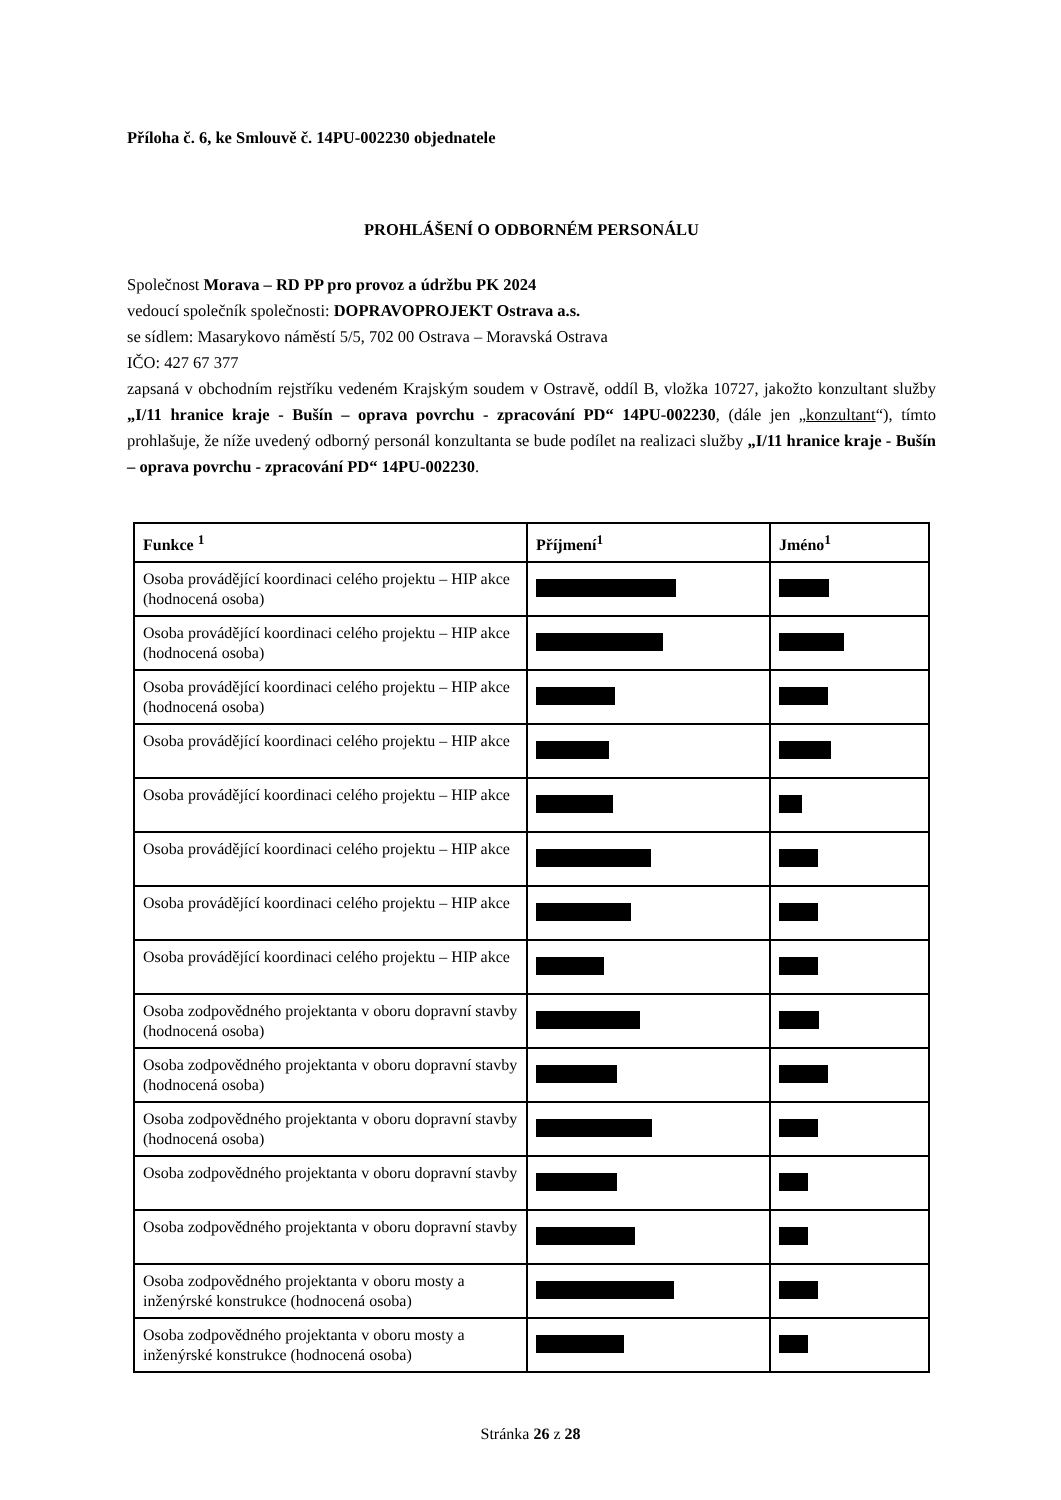Příloha č. 6, ke Smlouvě č. 14PU-002230 objednatele
PROHLÁŠENÍ O ODBORNÉM PERSONÁLU
Společnost Morava – RD PP pro provoz a údržbu PK 2024
vedoucí společník společnosti: DOPRAVOPROJEKT Ostrava a.s.
se sídlem: Masarykovo náměstí 5/5, 702 00 Ostrava – Moravská Ostrava
IČO: 427 67 377
zapsaná v obchodním rejstříku vedeném Krajským soudem v Ostravě, oddíl B, vložka 10727, jakožto konzultant služby „I/11 hranice kraje - Bušín – oprava povrchu - zpracování PD“ 14PU-002230, (dále jen „konzultant“), tímto prohlašuje, že níže uvedený odborný personál konzultanta se bude podílet na realizaci služby „I/11 hranice kraje - Bušín – oprava povrchu - zpracování PD“ 14PU-002230.
| Funkce <sup>1</sup> | Příjmení<sup>1</sup> | Jméno<sup>1</sup> |
| --- | --- | --- |
| Osoba provádějící koordinaci celého projektu – HIP akce (hodnocená osoba) | | |
| Osoba provádějící koordinaci celého projektu – HIP akce (hodnocená osoba) | | |
| Osoba provádějící koordinaci celého projektu – HIP akce (hodnocená osoba) | | |
| Osoba provádějící koordinaci celého projektu – HIP akce | | |
| Osoba provádějící koordinaci celého projektu – HIP akce | | |
| Osoba provádějící koordinaci celého projektu – HIP akce | | |
| Osoba provádějící koordinaci celého projektu – HIP akce | | |
| Osoba provádějící koordinaci celého projektu – HIP akce | | |
| Osoba zodpovědného projektanta v oboru dopravní stavby (hodnocená osoba) | | |
| Osoba zodpovědného projektanta v oboru dopravní stavby (hodnocená osoba) | | |
| Osoba zodpovědného projektanta v oboru dopravní stavby (hodnocená osoba) | | |
| Osoba zodpovědného projektanta v oboru dopravní stavby | | |
| Osoba zodpovědného projektanta v oboru dopravní stavby | | |
| Osoba zodpovědného projektanta v oboru mosty a inženýrské konstrukce (hodnocená osoba) | | |
| Osoba zodpovědného projektanta v oboru mosty a inženýrské konstrukce (hodnocená osoba) | | |
Stránka 26 z 28